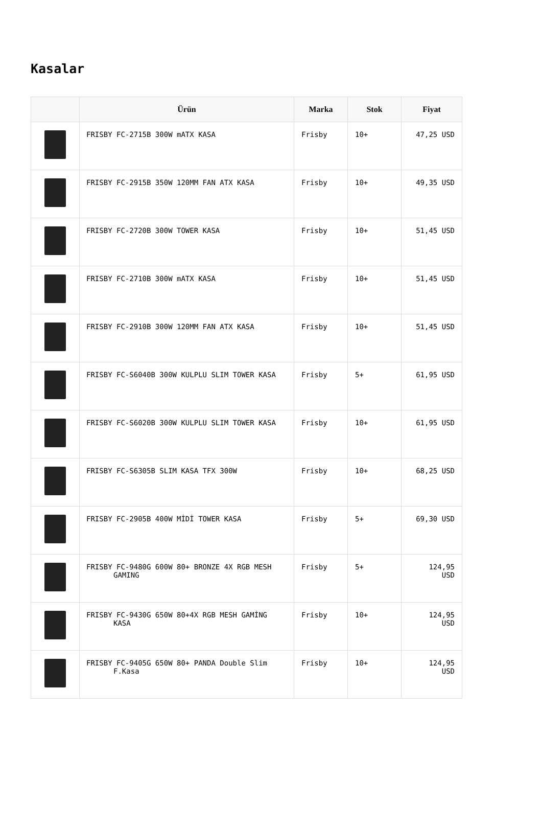Kasalar
| | Ürün | Marka | Stok | Fiyat |
| --- | --- | --- | --- | --- |
| | FRISBY FC-2715B 300W mATX KASA | Frisby | 10+ | 47,25 USD |
| | FRISBY FC-2915B 350W 120MM FAN ATX KASA | Frisby | 10+ | 49,35 USD |
| | FRISBY FC-2720B 300W TOWER KASA | Frisby | 10+ | 51,45 USD |
| | FRISBY FC-2710B 300W mATX KASA | Frisby | 10+ | 51,45 USD |
| | FRISBY FC-2910B 300W 120MM FAN ATX KASA | Frisby | 10+ | 51,45 USD |
| | FRISBY FC-S6040B 300W KULPLU SLIM TOWER KASA | Frisby | 5+ | 61,95 USD |
| | FRISBY FC-S6020B 300W KULPLU SLIM TOWER KASA | Frisby | 10+ | 61,95 USD |
| | FRISBY FC-S6305B SLIM KASA TFX 300W | Frisby | 10+ | 68,25 USD |
| | FRISBY FC-2905B 400W MİDİ TOWER KASA | Frisby | 5+ | 69,30 USD |
| | FRISBY FC-9480G 600W 80+ BRONZE 4X RGB MESH GAMING | Frisby | 5+ | 124,95 USD |
| | FRISBY FC-9430G 650W 80+4X RGB MESH GAMİNG KASA | Frisby | 10+ | 124,95 USD |
| | FRISBY FC-9405G 650W 80+ PANDA Double Slim F.Kasa | Frisby | 10+ | 124,95 USD |